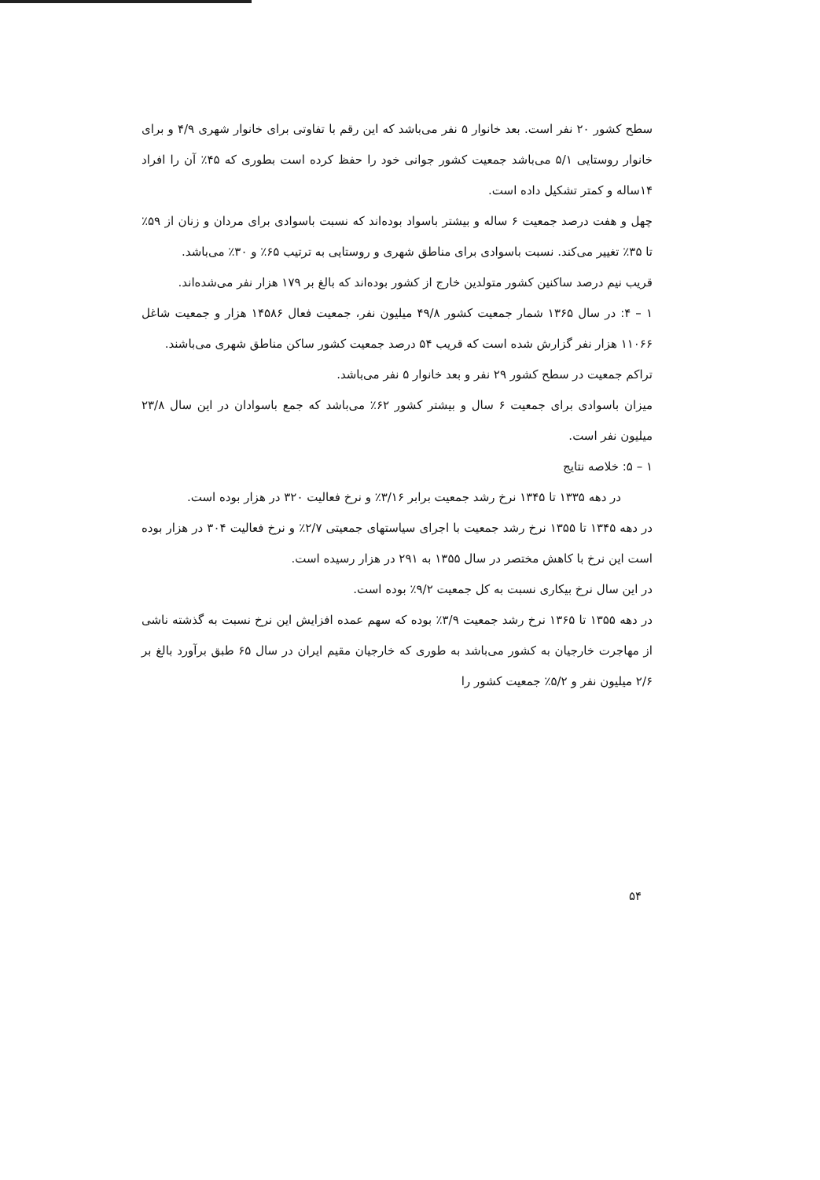سطح کشور ۲۰ نفر است. بعد خانوار ۵ نفر می‌باشد که این رقم با تفاوتی برای خانوار شهری ۴/۹ و برای خانوار روستایی ۵/۱ می‌باشد جمعیت کشور جوانی خود را حفظ کرده است بطوری که ۴۵٪ آن را افراد ۱۴ساله و کمتر تشکیل داده است.
چهل و هفت درصد جمعیت ۶ ساله و بیشتر باسواد بوده‌اند که نسبت باسوادی برای مردان و زنان از ۵۹٪ تا ۳۵٪ تغییر می‌کند. نسبت باسوادی برای مناطق شهری و روستایی به ترتیب ۶۵٪ و ۳۰٪ می‌باشد.
قریب نیم درصد ساکنین کشور متولدین خارج از کشور بوده‌اند که بالغ بر ۱۷۹ هزار نفر می‌شده‌اند.
۱ – ۴: در سال ۱۳۶۵ شمار جمعیت کشور ۴۹/۸ میلیون نفر، جمعیت فعال ۱۴۵۸۶ هزار و جمعیت شاغل ۱۱۰۶۶ هزار نفر گزارش شده است که قریب ۵۴ درصد جمعیت کشور ساکن مناطق شهری می‌باشند.
تراکم جمعیت در سطح کشور ۲۹ نفر و بعد خانوار ۵ نفر می‌باشد.
میزان باسوادی برای جمعیت ۶ سال و بیشتر کشور ۶۲٪ می‌باشد که جمع باسوادان در این سال ۲۳/۸ میلیون نفر است.
۱ – ۵: خلاصه نتایج
در دهه ۱۳۳۵ تا ۱۳۴۵ نرخ رشد جمعیت برابر ۳/۱۶٪ و نرخ فعالیت ۳۲۰ در هزار بوده است.
در دهه ۱۳۴۵ تا ۱۳۵۵ نرخ رشد جمعیت با اجرای سیاستهای جمعیتی ۲/۷٪ و نرخ فعالیت ۳۰۴ در هزار بوده است این نرخ با کاهش مختصر در سال ۱۳۵۵ به ۲۹۱ در هزار رسیده است.
در این سال نرخ بیکاری نسبت به کل جمعیت ۹/۲٪ بوده است.
در دهه ۱۳۵۵ تا ۱۳۶۵ نرخ رشد جمعیت ۳/۹٪ بوده که سهم عمده افزایش این نرخ نسبت به گذشته ناشی از مهاجرت خارجیان به کشور می‌باشد به طوری که خارجیان مقیم ایران در سال ۶۵ طبق برآورد بالغ بر ۲/۶ میلیون نفر و ۵/۲٪ جمعیت کشور را
۵۴